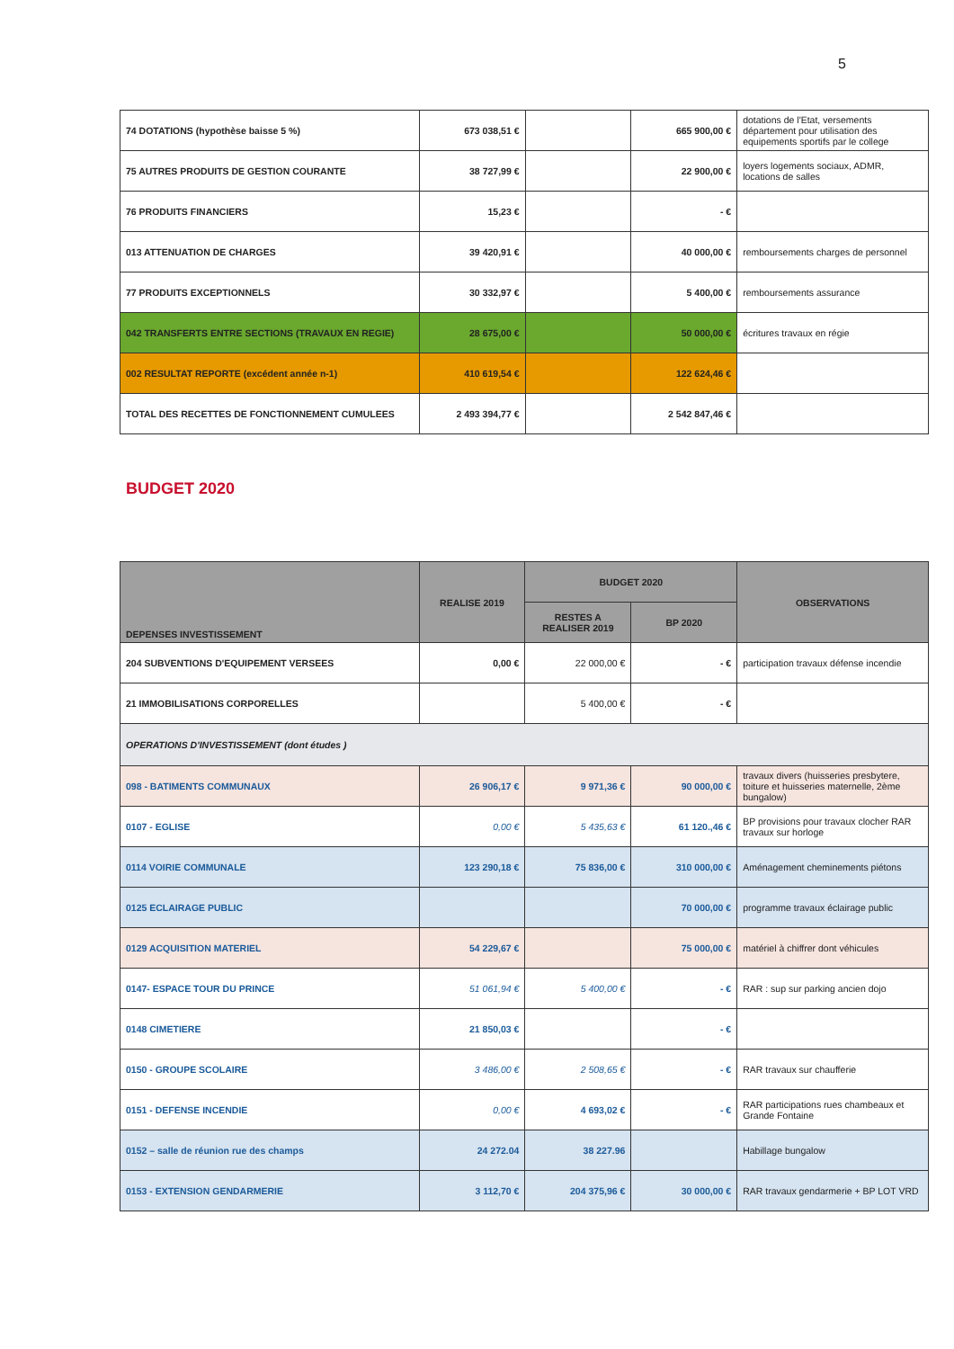5
| 74 DOTATIONS (hypothèse baisse 5 %) | 673 038,51 € | | 665 900,00 € | dotations de l'Etat, versements département pour utilisation des equipements sportifs par le college |
| 75 AUTRES PRODUITS DE GESTION COURANTE | 38 727,99 € | | 22 900,00 € | loyers logements sociaux, ADMR, locations de salles |
| 76 PRODUITS FINANCIERS | 15,23 € | | - € | |
| 013 ATTENUATION DE CHARGES | 39 420,91 € | | 40 000,00 € | remboursements charges de personnel |
| 77 PRODUITS EXCEPTIONNELS | 30 332,97 € | | 5 400,00 € | remboursements assurance |
| 042 TRANSFERTS ENTRE SECTIONS (TRAVAUX EN REGIE) | 28 675,00 € | | 50 000,00 € | écritures travaux en régie |
| 002 RESULTAT REPORTE (excédent année n-1) | 410 619,54 € | | 122 624,46 € | |
| TOTAL DES RECETTES DE FONCTIONNEMENT CUMULEES | 2 493 394,77 € | | 2 542 847,46 € | |
BUDGET 2020
| DEPENSES INVESTISSEMENT | REALISE 2019 | BUDGET 2020 | | OBSERVATIONS |
| --- | --- | --- | --- | --- |
| | | RESTES A REALISER 2019 | BP 2020 | |
| 204 SUBVENTIONS D'EQUIPEMENT VERSEES | 0,00 € | 22 000,00 € | - € | participation travaux défense incendie |
| 21 IMMOBILISATIONS CORPORELLES | | 5 400,00 € | - € | |
| OPERATIONS D'INVESTISSEMENT (dont études ) | | | | |
| 098 - BATIMENTS COMMUNAUX | 26 906,17 € | 9 971,36 € | 90 000,00 € | travaux divers (huisseries presbytere, toiture et huisseries maternelle, 2ème bungalow) |
| 0107 - EGLISE | 0,00 € | 5 435,63 € | 61 120.,46 € | BP provisions pour travaux clocher RAR travaux sur horloge |
| 0114 VOIRIE COMMUNALE | 123 290,18 € | 75 836,00 € | 310 000,00 € | Aménagement cheminements piétons |
| 0125 ECLAIRAGE PUBLIC | | | 70 000,00 € | programme travaux éclairage public |
| 0129 ACQUISITION MATERIEL | 54 229,67 € | | 75 000,00 € | matériel à chiffrer dont véhicules |
| 0147- ESPACE TOUR DU PRINCE | 51 061,94 € | 5 400,00 € | - € | RAR : sup sur parking ancien dojo |
| 0148 CIMETIERE | 21 850,03 € | | - € | |
| 0150 - GROUPE SCOLAIRE | 3 486,00 € | 2 508,65 € | - € | RAR travaux sur chaufferie |
| 0151 - DEFENSE INCENDIE | 0,00 € | 4 693,02 € | - € | RAR participations rues chambeaux et Grande Fontaine |
| 0152 – salle de réunion rue des champs | 24 272.04 | 38 227.96 | | Habillage bungalow |
| 0153 - EXTENSION GENDARMERIE | 3 112,70 € | 204 375,96 € | 30 000,00 € | RAR travaux gendarmerie + BP LOT VRD |